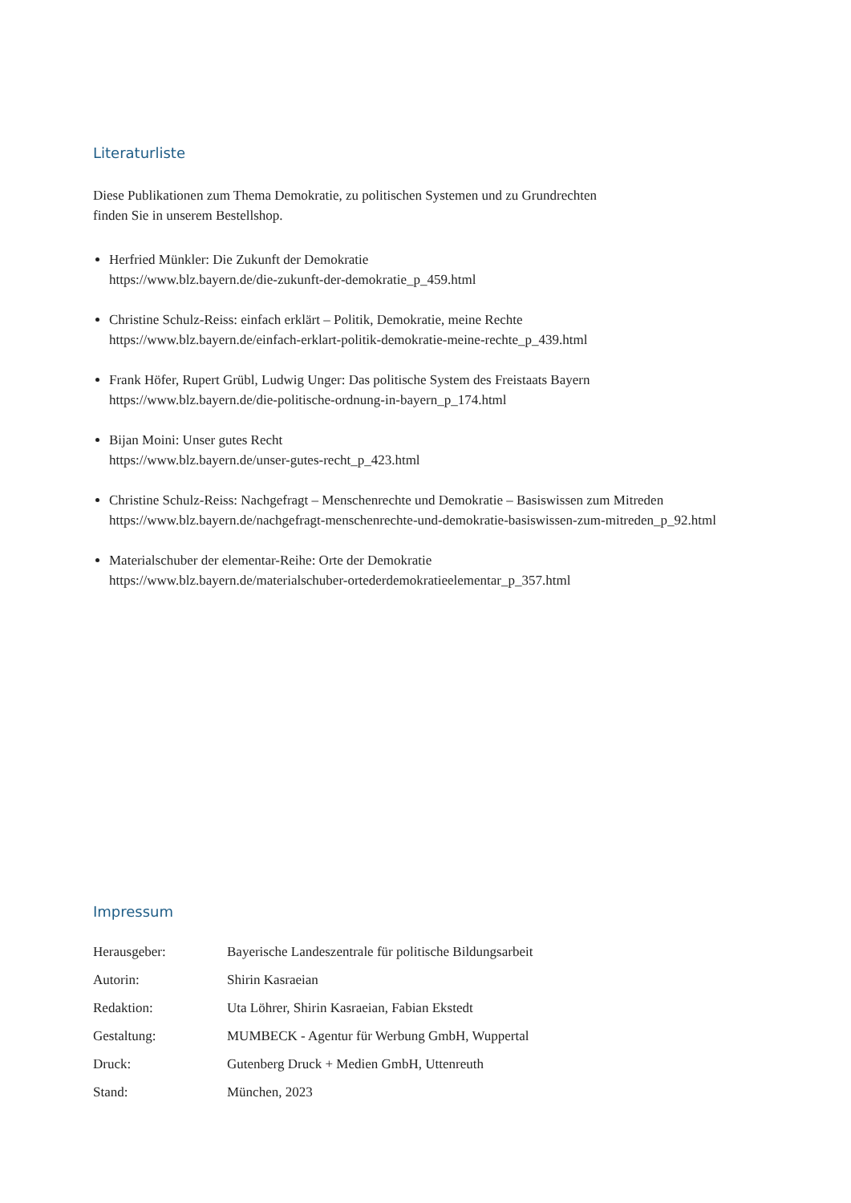Literaturliste
Diese Publikationen zum Thema Demokratie, zu politischen Systemen und zu Grundrechten
finden Sie in unserem Bestellshop.
Herfried Münkler: Die Zukunft der Demokratie
https://www.blz.bayern.de/die-zukunft-der-demokratie_p_459.html
Christine Schulz-Reiss: einfach erklärt – Politik, Demokratie, meine Rechte
https://www.blz.bayern.de/einfach-erklart-politik-demokratie-meine-rechte_p_439.html
Frank Höfer, Rupert Grübl, Ludwig Unger: Das politische System des Freistaats Bayern
https://www.blz.bayern.de/die-politische-ordnung-in-bayern_p_174.html
Bijan Moini: Unser gutes Recht
https://www.blz.bayern.de/unser-gutes-recht_p_423.html
Christine Schulz-Reiss: Nachgefragt – Menschenrechte und Demokratie – Basiswissen zum Mitreden
https://www.blz.bayern.de/nachgefragt-menschenrechte-und-demokratie-basiswissen-zum-mitreden_p_92.html
Materialschuber der elementar-Reihe: Orte der Demokratie
https://www.blz.bayern.de/materialschuber-ortederdemokratieelementar_p_357.html
Impressum
| Herausgeber: | Bayerische Landeszentrale für politische Bildungsarbeit |
| Autorin: | Shirin Kasraeian |
| Redaktion: | Uta Löhrer, Shirin Kasraeian, Fabian Ekstedt |
| Gestaltung: | MUMBECK - Agentur für Werbung GmbH, Wuppertal |
| Druck: | Gutenberg Druck + Medien GmbH, Uttenreuth |
| Stand: | München, 2023 |